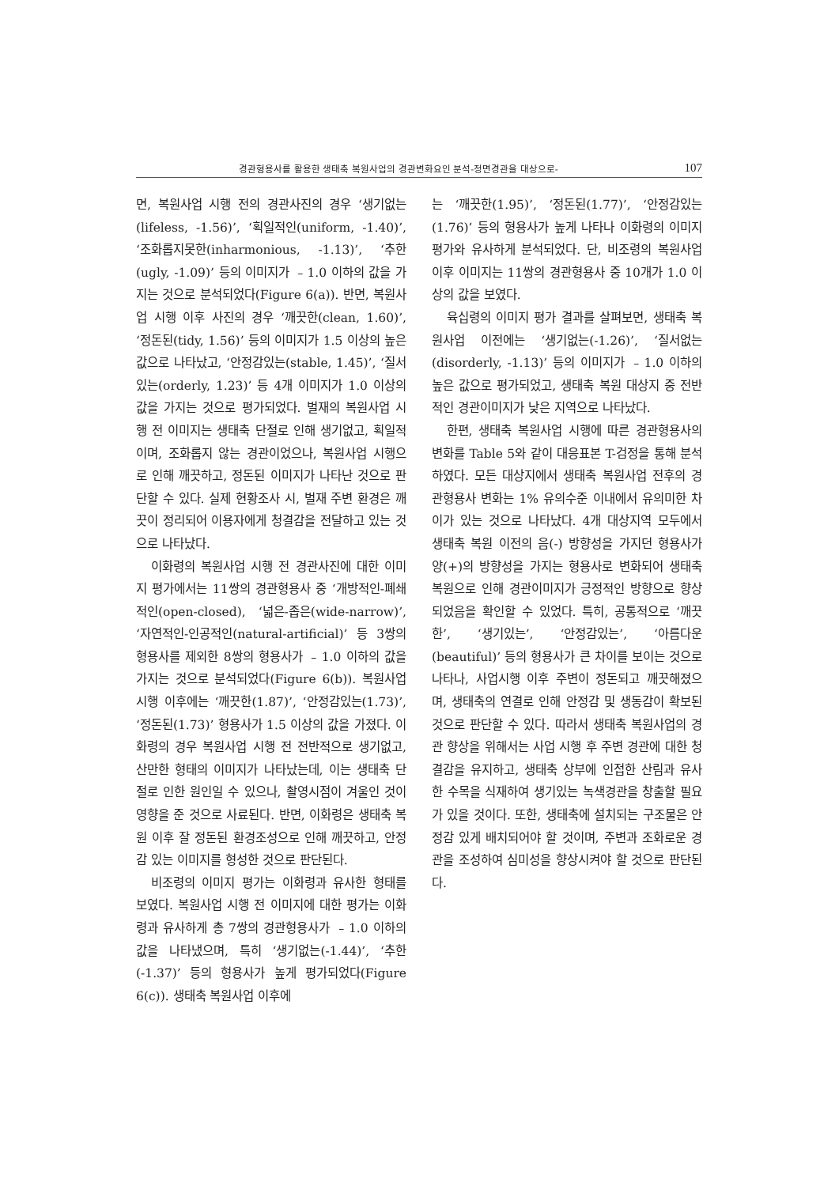경관형용사를 활용한 생태축 복원사업의 경관변화요인 분석-정면경관을 대상으로- 107
면, 복원사업 시행 전의 경관사진의 경우 ‘생기없는(lifeless, -1.56)’, ‘획일적인(uniform, -1.40)’, ‘조화롭지못한(inharmonious, -1.13)’, ‘추한(ugly, -1.09)’ 등의 이미지가 ﹣1.0 이하의 값을 가지는 것으로 분석되었다(Figure 6(a)). 반면, 복원사업 시행 이후 사진의 경우 ‘깨끗한(clean, 1.60)’, ‘정돈된(tidy, 1.56)’ 등의 이미지가 1.5 이상의 높은 값으로 나타났고, ‘안정감있는(stable, 1.45)’, ‘질서있는(orderly, 1.23)’ 등 4개 이미지가 1.0 이상의 값을 가지는 것으로 평가되었다. 벌재의 복원사업 시행 전 이미지는 생태축 단절로 인해 생기없고, 획일적이며, 조화롭지 않는 경관이었으나, 복원사업 시행으로 인해 깨끗하고, 정돈된 이미지가 나타난 것으로 판단할 수 있다. 실제 현황조사 시, 벌재 주변 환경은 깨끗이 정리되어 이용자에게 청결감을 전달하고 있는 것으로 나타났다.
이화령의 복원사업 시행 전 경관사진에 대한 이미지 평가에서는 11쌍의 경관형용사 중 ‘개방적인-폐쇄적인(open-closed), ‘넓은-좁은(wide-narrow)’, ‘자연적인-인공적인(natural-artificial)’ 등 3쌍의 형용사를 제외한 8쌍의 형용사가 ﹣1.0 이하의 값을 가지는 것으로 분석되었다(Figure 6(b)). 복원사업 시행 이후에는 ‘깨끗한(1.87)’, ‘안정감있는(1.73)’, ‘정돈된(1.73)’ 형용사가 1.5 이상의 값을 가졌다. 이화령의 경우 복원사업 시행 전 전반적으로 생기없고, 산만한 형태의 이미지가 나타났는데, 이는 생태축 단절로 인한 원인일 수 있으나, 촬영시점이 겨울인 것이 영향을 준 것으로 사료된다. 반면, 이화령은 생태축 복원 이후 잘 정돈된 환경조성으로 인해 깨끗하고, 안정감 있는 이미지를 형성한 것으로 판단된다.
비조령의 이미지 평가는 이화령과 유사한 형태를 보였다. 복원사업 시행 전 이미지에 대한 평가는 이화령과 유사하게 총 7쌍의 경관형용사가 ﹣1.0 이하의 값을 나타냈으며, 특히 ‘생기없는(-1.44)’, ‘추한(-1.37)’ 등의 형용사가 높게 평가되었다(Figure 6(c)). 생태축 복원사업 이후에
는 ‘깨끗한(1.95)’, ‘정돈된(1.77)’, ‘안정감있는(1.76)’ 등의 형용사가 높게 나타나 이화령의 이미지 평가와 유사하게 분석되었다. 단, 비조령의 복원사업 이후 이미지는 11쌍의 경관형용사 중 10개가 1.0 이상의 값을 보였다.
육십령의 이미지 평가 결과를 살펴보면, 생태축 복원사업 이전에는 ‘생기없는(-1.26)’, ‘질서없는(disorderly, -1.13)’ 등의 이미지가 ﹣1.0 이하의 높은 값으로 평가되었고, 생태축 복원 대상지 중 전반적인 경관이미지가 낮은 지역으로 나타났다.
한편, 생태축 복원사업 시행에 따른 경관형용사의 변화를 Table 5와 같이 대응표본 T-검정을 통해 분석하였다. 모든 대상지에서 생태축 복원사업 전후의 경관형용사 변화는 1% 유의수준 이내에서 유의미한 차이가 있는 것으로 나타났다. 4개 대상지역 모두에서 생태축 복원 이전의 음(-) 방향성을 가지던 형용사가 양(+)의 방향성을 가지는 형용사로 변화되어 생태축 복원으로 인해 경관이미지가 긍정적인 방향으로 향상되었음을 확인할 수 있었다. 특히, 공통적으로 ‘깨끗한’, ‘생기있는’, ‘안정감있는’, ‘아름다운(beautiful)’ 등의 형용사가 큰 차이를 보이는 것으로 나타나, 사업시행 이후 주변이 정돈되고 깨끗해졌으며, 생태축의 연결로 인해 안정감 및 생동감이 확보된 것으로 판단할 수 있다. 따라서 생태축 복원사업의 경관 향상을 위해서는 사업 시행 후 주변 경관에 대한 청결감을 유지하고, 생태축 상부에 인접한 산림과 유사한 수목을 식재하여 생기있는 녹색경관을 창출할 필요가 있을 것이다. 또한, 생태축에 설치되는 구조물은 안정감 있게 배치되어야 할 것이며, 주변과 조화로운 경관을 조성하여 심미성을 향상시켜야 할 것으로 판단된다.